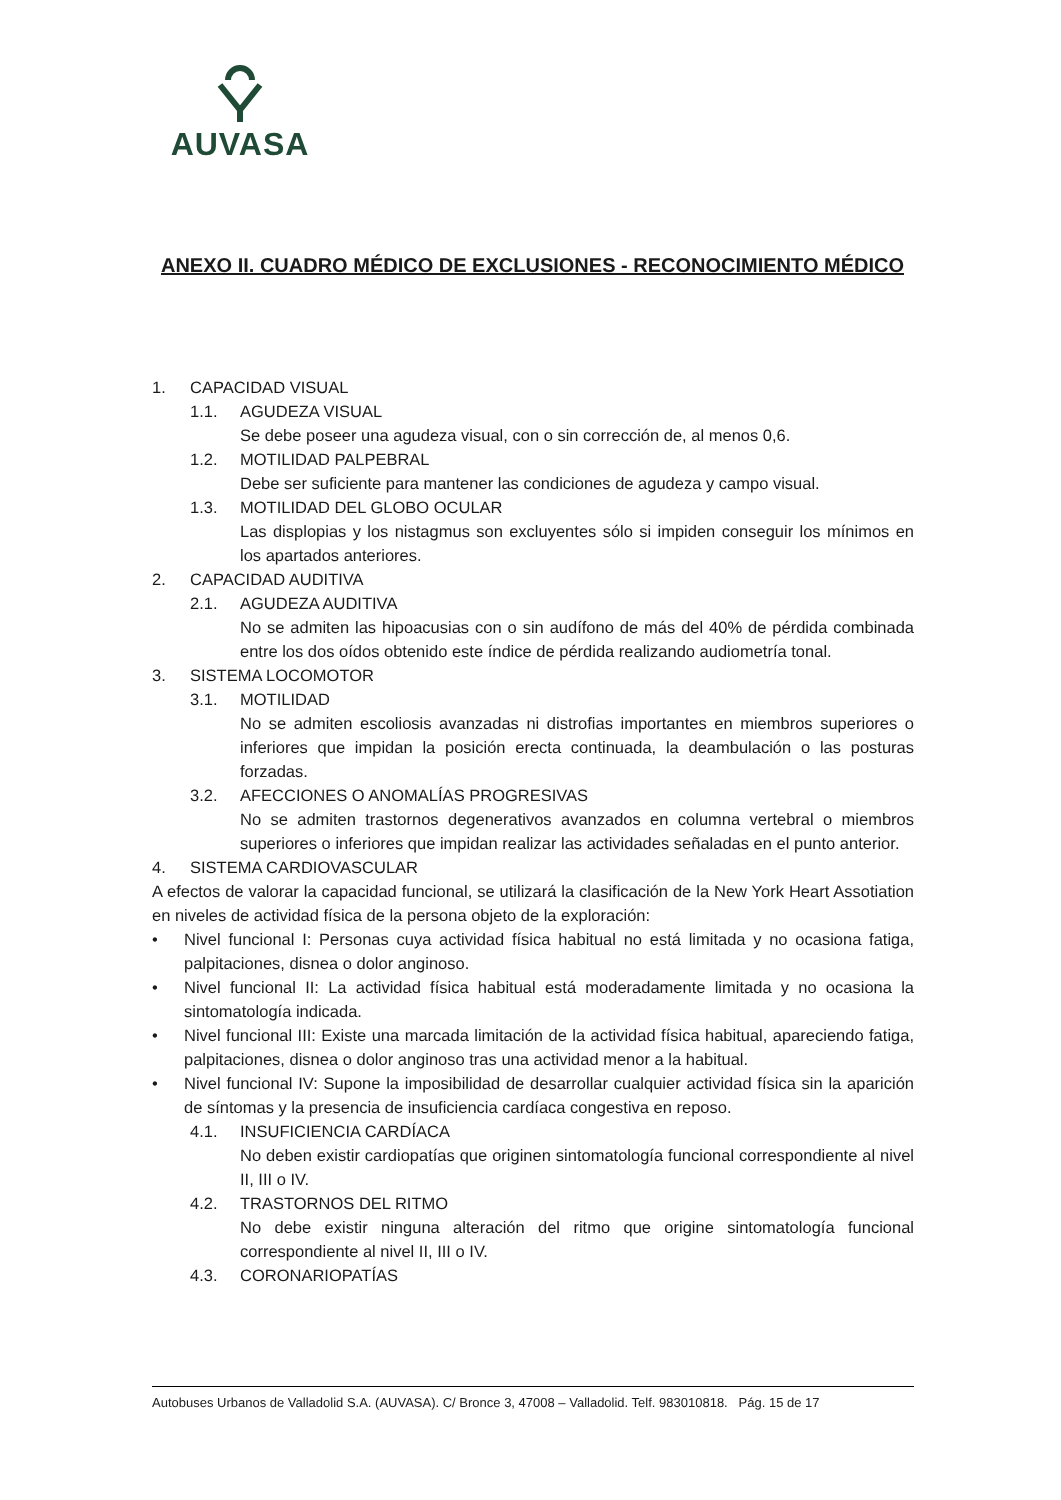AUVASA
ANEXO II. CUADRO MÉDICO DE EXCLUSIONES - RECONOCIMIENTO MÉDICO
1. CAPACIDAD VISUAL
1.1. AGUDEZA VISUAL
Se debe poseer una agudeza visual, con o sin corrección de, al menos 0,6.
1.2. MOTILIDAD PALPEBRAL
Debe ser suficiente para mantener las condiciones de agudeza y campo visual.
1.3. MOTILIDAD DEL GLOBO OCULAR
Las displopias y los nistagmus son excluyentes sólo si impiden conseguir los mínimos en los apartados anteriores.
2. CAPACIDAD AUDITIVA
2.1. AGUDEZA AUDITIVA
No se admiten las hipoacusias con o sin audífono de más del 40% de pérdida combinada entre los dos oídos obtenido este índice de pérdida realizando audiometría tonal.
3. SISTEMA LOCOMOTOR
3.1. MOTILIDAD
No se admiten escoliosis avanzadas ni distrofias importantes en miembros superiores o inferiores que impidan la posición erecta continuada, la deambulación o las posturas forzadas.
3.2. AFECCIONES O ANOMALÍAS PROGRESIVAS
No se admiten trastornos degenerativos avanzados en columna vertebral o miembros superiores o inferiores que impidan realizar las actividades señaladas en el punto anterior.
4. SISTEMA CARDIOVASCULAR
A efectos de valorar la capacidad funcional, se utilizará la clasificación de la New York Heart Assotiation en niveles de actividad física de la persona objeto de la exploración:
• Nivel funcional I: Personas cuya actividad física habitual no está limitada y no ocasiona fatiga, palpitaciones, disnea o dolor anginoso.
• Nivel funcional II: La actividad física habitual está moderadamente limitada y no ocasiona la sintomatología indicada.
• Nivel funcional III: Existe una marcada limitación de la actividad física habitual, apareciendo fatiga, palpitaciones, disnea o dolor anginoso tras una actividad menor a la habitual.
• Nivel funcional IV: Supone la imposibilidad de desarrollar cualquier actividad física sin la aparición de síntomas y la presencia de insuficiencia cardíaca congestiva en reposo.
4.1. INSUFICIENCIA CARDÍACA
No deben existir cardiopatías que originen sintomatología funcional correspondiente al nivel II, III o IV.
4.2. TRASTORNOS DEL RITMO
No debe existir ninguna alteración del ritmo que origine sintomatología funcional correspondiente al nivel II, III o IV.
4.3. CORONARIOPATÍAS
Autobuses Urbanos de Valladolid S.A. (AUVASA). C/ Bronce 3, 47008 – Valladolid. Telf. 983010818. Pág. 15 de 17